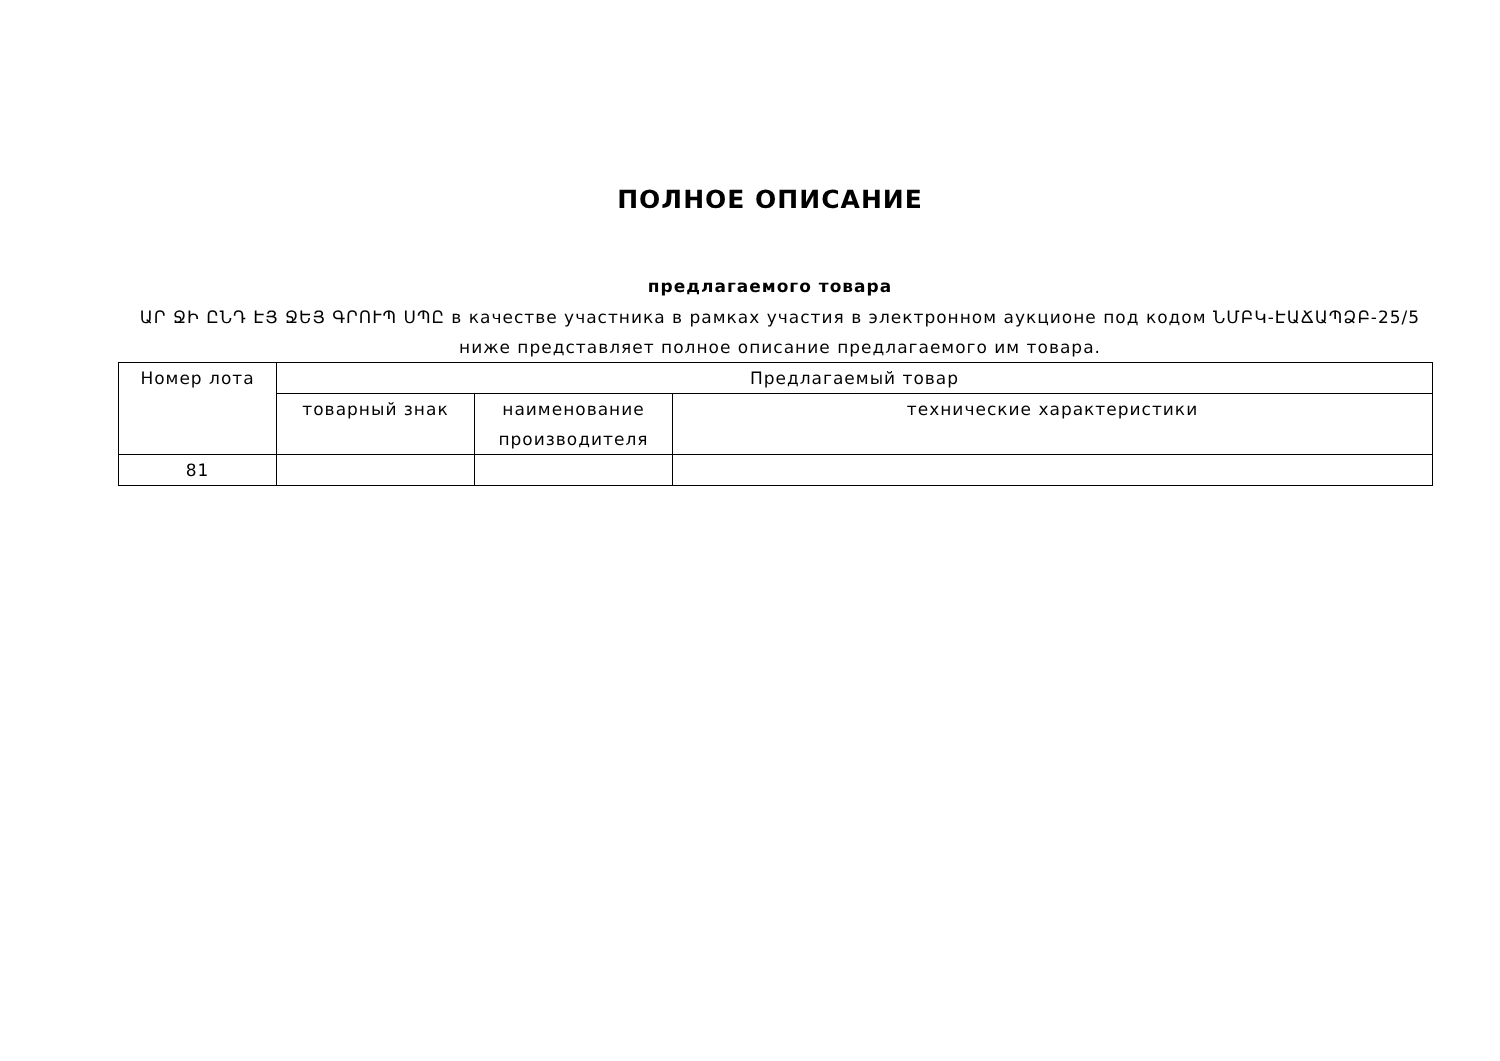ПОЛНОЕ ОПИСАНИЕ
предлагаемого товара
ԱՐ ՋԻ ԸՆԴ ԷՅ ՋԵՅ ԳՐՈՒՊ ՍՊԸ в качестве участника в рамках участия в электронном аукционе под кодом ՆՄԲԿ-ԷԱՃԱՊՁԲ-25/5 ниже представляет полное описание предлагаемого им товара.
| Номер лота | Предлагаемый товар | | |
| --- | --- | --- | --- |
| | товарный знак | наименование производителя | технические характеристики |
| 81 | | | |